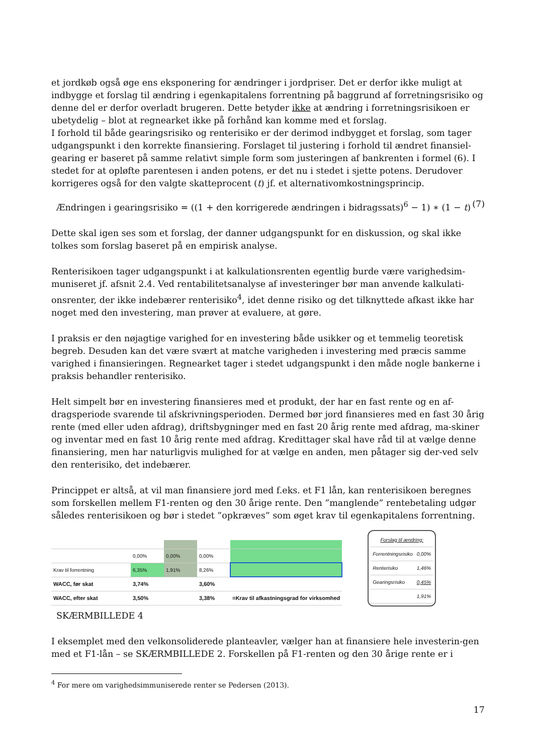et jordkøb også øge ens eksponering for ændringer i jordpriser. Det er derfor ikke muligt at indbygge et forslag til ændring i egenkapitalens forrentning på baggrund af forretningsrisiko og denne del er derfor overladt brugeren. Dette betyder ikke at ændring i forretningsrisikoen er ubetydelig – blot at regnearket ikke på forhånd kan komme med et forslag.
I forhold til både gearingsrisiko og renterisiko er der derimod indbygget et forslag, som tager udgangspunkt i den korrekte finansiering. Forslaget til justering i forhold til ændret finansiel-gearing er baseret på samme relativt simple form som justeringen af bankrenten i formel (6). I stedet for at opløfte parentesen i anden potens, er det nu i stedet i sjette potens. Derudover korrigeres også for den valgte skatteprocent (t) jf. et alternativomkostningsprincip.
Ændringen i gearingsrisiko = ((1 + den korrigerede ændringen i bidragssats)<sup>6</sup> − 1) ∗ (1 − t) (7)
Dette skal igen ses som et forslag, der danner udgangspunkt for en diskussion, og skal ikke tolkes som forslag baseret på en empirisk analyse.
Renterisikoen tager udgangspunkt i at kalkulationsrenten egentlig burde være varighedsim-muniseret jf. afsnit 2.4. Ved rentabilitetsanalyse af investeringer bør man anvende kalkulati-onsrenter, der ikke indebærer renterisiko<sup>4</sup>, idet denne risiko og det tilknyttede afkast ikke har noget med den investering, man prøver at evaluere, at gøre.
I praksis er den nøjagtige varighed for en investering både usikker og et temmelig teoretisk begreb. Desuden kan det være svært at matche varigheden i investering med præcis samme varighed i finansieringen. Regnearket tager i stedet udgangspunkt i den måde nogle bankerne i praksis behandler renterisiko.
Helt simpelt bør en investering finansieres med et produkt, der har en fast rente og en af-dragsperiode svarende til afskrivningsperioden. Dermed bør jord finansieres med en fast 30 årig rente (med eller uden afdrag), driftsbygninger med en fast 20 årig rente med afdrag, ma-skiner og inventar med en fast 10 årig rente med afdrag. Kredittager skal have råd til at vælge denne finansiering, men har naturligvis mulighed for at vælge en anden, men påtager sig der-ved selv den renterisiko, det indebærer.
Princippet er altså, at vil man finansiere jord med f.eks. et F1 lån, kan renterisikoen beregnes som forskellen mellem F1-renten og den 30 årige rente. Den ”manglende” rentebetaling udgør således renterisikoen og bør i stedet ”opkræves” som øget krav til egenkapitalens forrentning.
| | 0,00% | 0,00% | 0,00% | |
| Krav til forrentning | 6,35% | 1,91% | 8,26% | |
| WACC, før skat | 3,74% | | 3,60% | |
| WACC, efter skat | 3,50% | | 3,38% | =Krav til afkastningsgrad for virksomhed |
| Forslag til ændring: | |
| Forrentningsrisiko | 0,00% |
| Renterisiko | 1,46% |
| Gearingsrisiko | 0,45% |
| | 1,91% |
SKÆRMBILLEDE 4
I eksemplet med den velkonsoliderede planteavler, vælger han at finansiere hele investerin-gen med et F1-lån – se SKÆRMBILLEDE 2. Forskellen på F1-renten og den 30 årige rente er i
<sup>4</sup> For mere om varighedsimmuniserede renter se Pedersen (2013).
17